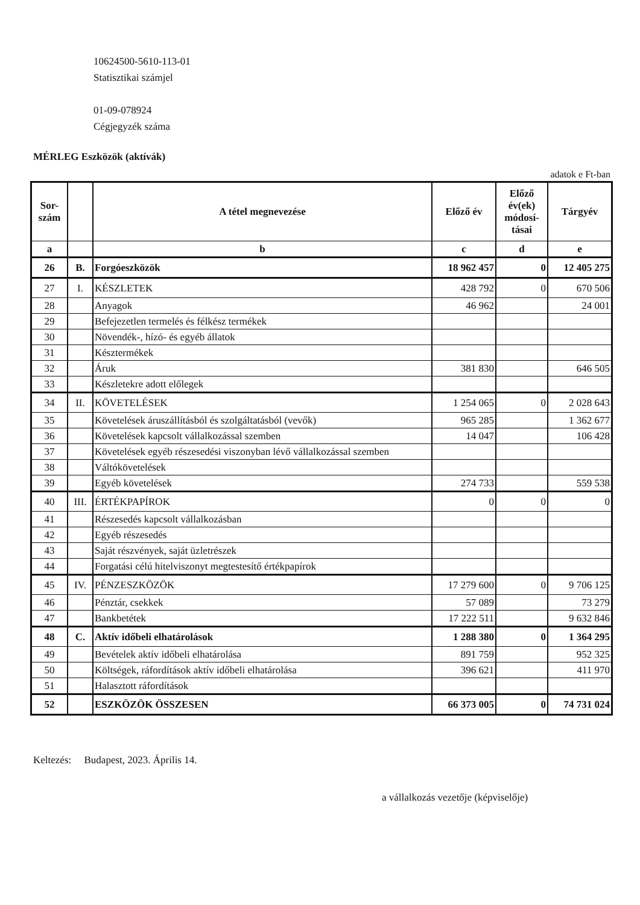10624500-5610-113-01
Statisztikai számjel
01-09-078924
Cégjegyzék száma
MÉRLEG Eszközök (aktívák)
adatok e Ft-ban
| Sor- szám | | A tétel megnevezése | Előző év | Előző év(ek) módosí-tásai | Tárgyév |
| --- | --- | --- | --- | --- | --- |
| a | | b | c | d | e |
| 26 | B. | Forgóeszközök | 18 962 457 | 0 | 12 405 275 |
| 27 | I. | KÉSZLETEK | 428 792 | 0 | 670 506 |
| 28 | | Anyagok | 46 962 | | 24 001 |
| 29 | | Befejezetlen termelés és félkész termékek | | | |
| 30 | | Növendék-, hízó- és egyéb állatok | | | |
| 31 | | Késztermékek | | | |
| 32 | | Áruk | 381 830 | | 646 505 |
| 33 | | Készletekre adott előlegek | | | |
| 34 | II. | KÖVETELÉSEK | 1 254 065 | 0 | 2 028 643 |
| 35 | | Követelések áruszállításból és szolgáltatásból (vevők) | 965 285 | | 1 362 677 |
| 36 | | Követelések kapcsolt vállalkozással szemben | 14 047 | | 106 428 |
| 37 | | Követelések egyéb részesedési viszonyban lévő vállalkozással szemben | | | |
| 38 | | Váltókövetelések | | | |
| 39 | | Egyéb követelések | 274 733 | | 559 538 |
| 40 | III. | ÉRTÉKPAPÍROK | 0 | 0 | 0 |
| 41 | | Részesedés kapcsolt vállalkozásban | | | |
| 42 | | Egyéb részesedés | | | |
| 43 | | Saját részvények, saját üzletrészek | | | |
| 44 | | Forgatási célú hitelviszonyt megtestesítő értékpapírok | | | |
| 45 | IV. | PÉNZESZKÖZÖK | 17 279 600 | 0 | 9 706 125 |
| 46 | | Pénztár, csekkek | 57 089 | | 73 279 |
| 47 | | Bankbetétek | 17 222 511 | | 9 632 846 |
| 48 | C. | Aktív időbeli elhatárolások | 1 288 380 | 0 | 1 364 295 |
| 49 | | Bevételek aktív időbeli elhatárolása | 891 759 | | 952 325 |
| 50 | | Költségek, ráfordítások aktív időbeli elhatárolása | 396 621 | | 411 970 |
| 51 | | Halasztott ráfordítások | | | |
| 52 | | ESZKÖZÖK ÖSSZESEN | 66 373 005 | 0 | 74 731 024 |
Keltezés: Budapest, 2023. Április 14.
a vállalkozás vezetője (képviselője)